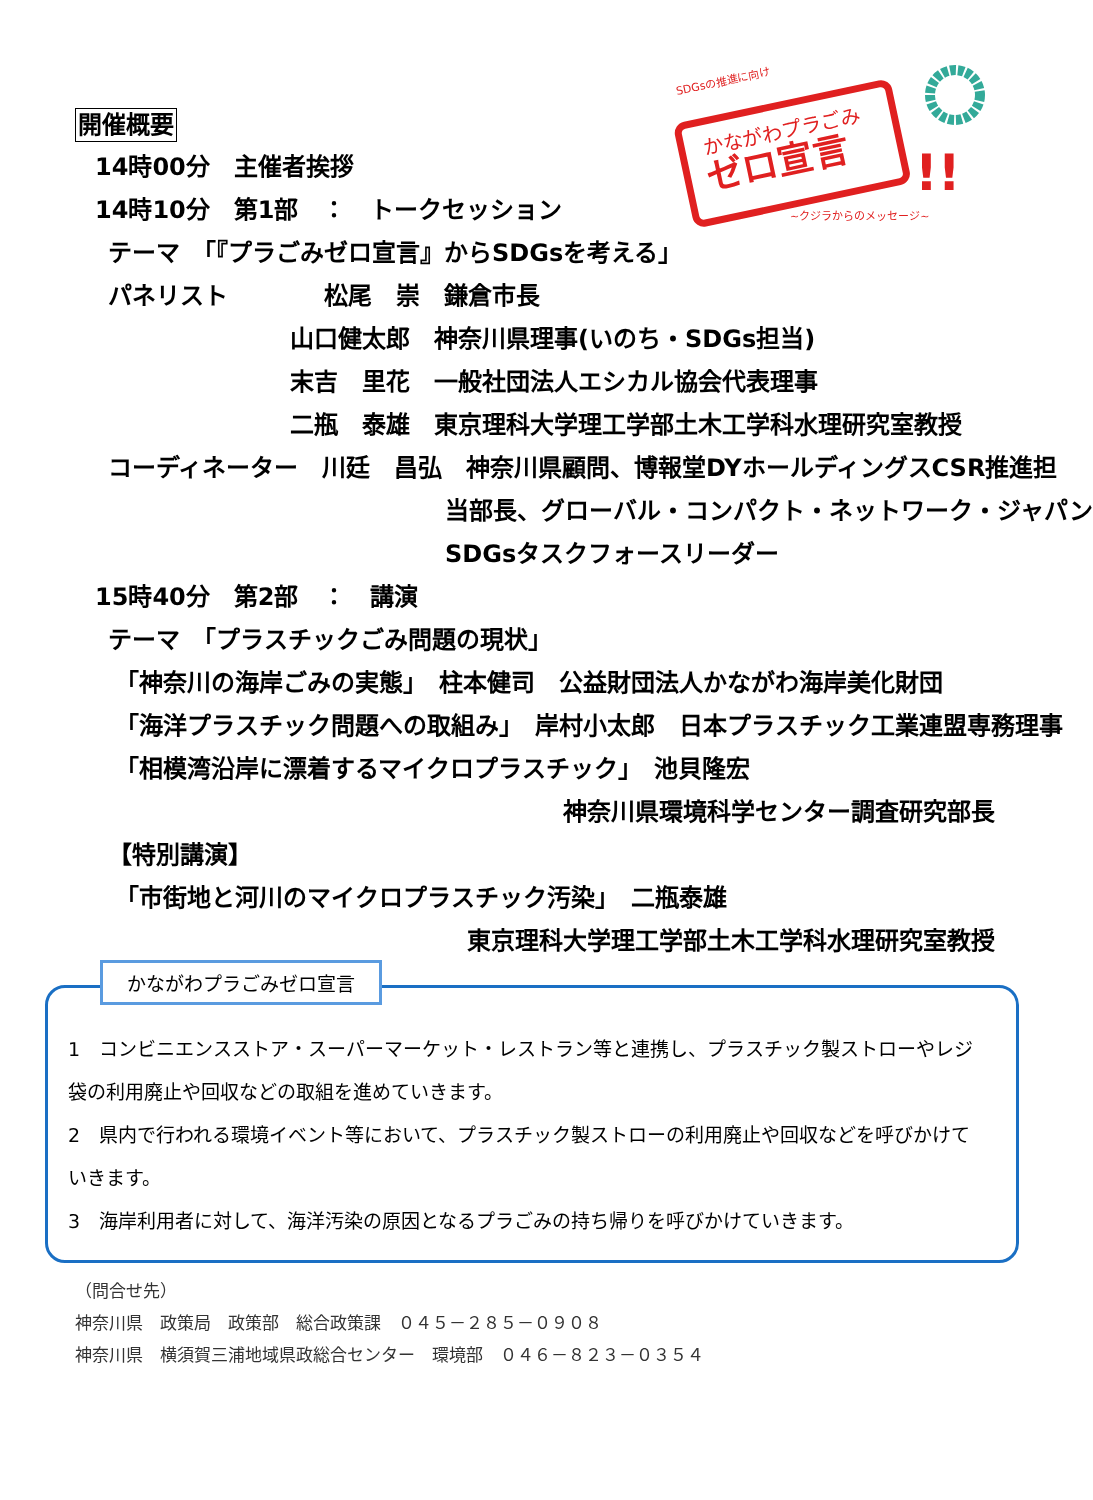SDGsの推進に向け
かながわプラごみ
ゼロ宣言
!!
~クジラからのメッセージ~
開催概要
14時00分　主催者挨拶
14時10分　第1部　：　トークセッション
テーマ　「『プラごみゼロ宣言』からSDGsを考える」
パネリスト　　　　松尾　崇　鎌倉市長
山口健太郎　神奈川県理事(いのち・SDGs担当)
末吉　里花　一般社団法人エシカル協会代表理事
二瓶　泰雄　東京理科大学理工学部土木工学科水理研究室教授
コーディネーター　川廷　昌弘　神奈川県顧問、博報堂DYホールディングスCSR推進担
当部長、グローバル・コンパクト・ネットワーク・ジャパン
SDGsタスクフォースリーダー
15時40分　第2部　：　講演
テーマ　「プラスチックごみ問題の現状」
「神奈川の海岸ごみの実態」　柱本健司　公益財団法人かながわ海岸美化財団
「海洋プラスチック問題への取組み」　岸村小太郎　日本プラスチック工業連盟専務理事
「相模湾沿岸に漂着するマイクロプラスチック」　池貝隆宏
神奈川県環境科学センター調査研究部長
【特別講演】
「市街地と河川のマイクロプラスチック汚染」　二瓶泰雄
東京理科大学理工学部土木工学科水理研究室教授
かながわプラごみゼロ宣言
1　コンビニエンスストア・スーパーマーケット・レストラン等と連携し、プラスチック製ストローやレジ袋の利用廃止や回収などの取組を進めていきます。
2　県内で行われる環境イベント等において、プラスチック製ストローの利用廃止や回収などを呼びかけていきます。
3　海岸利用者に対して、海洋汚染の原因となるプラごみの持ち帰りを呼びかけていきます。
（問合せ先）
神奈川県　政策局　政策部　総合政策課　０４５－２８５－０９０８
神奈川県　横須賀三浦地域県政総合センター　環境部　０４６－８２３－０３５４